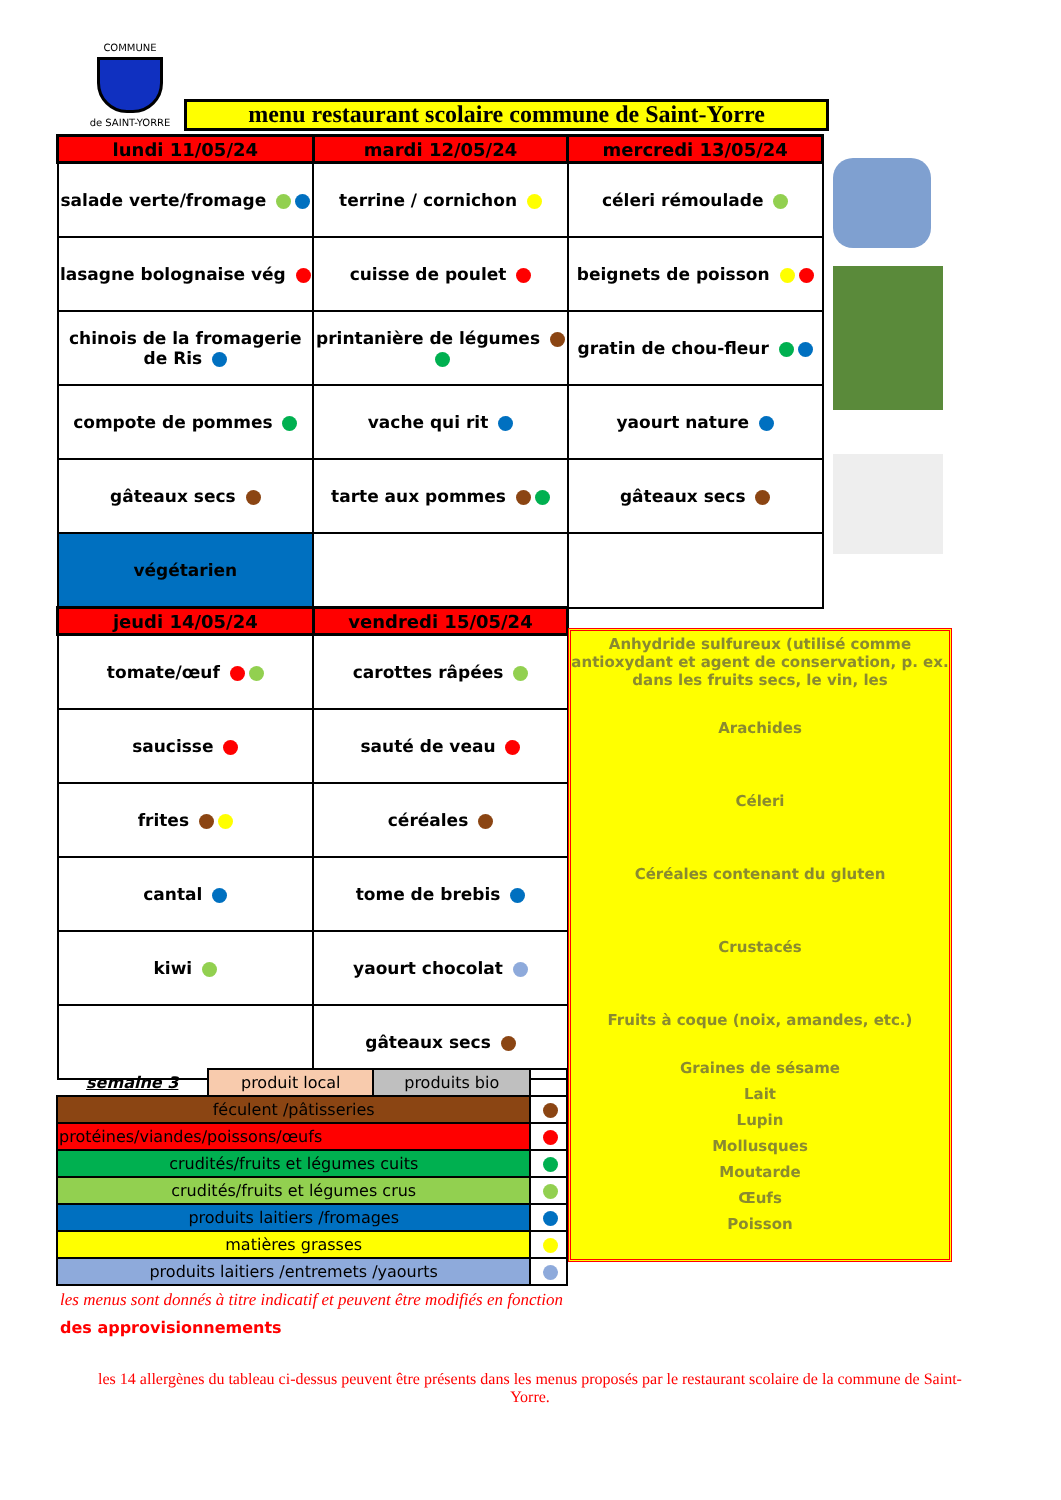COMMUNE
de SAINT-YORRE
menu restaurant scolaire commune de Saint-Yorre
| lundi 11/05/24 | mardi 12/05/24 | mercredi 13/05/24 |
| --- | --- | --- |
| salade verte/fromage | terrine / cornichon | céleri rémoulade |
| lasagne bolognaise vég | cuisse de poulet | beignets de poisson |
| chinois de la fromagerie de Ris | printanière de légumes | gratin de chou-fleur |
| compote de pommes | vache qui rit | yaourt nature |
| gâteaux secs | tarte aux pommes | gâteaux secs |
| végétarien | | |
| jeudi 14/05/24 | vendredi 15/05/24 | |
| tomate/œuf | carottes râpées | |
| saucisse | sauté de veau | |
| frites | céréales | |
| cantal | tome de brebis | |
| kiwi | yaourt chocolat | |
| | gâteaux secs | |
Anhydride sulfureux (utilisé comme antioxydant et agent de conservation, p. ex. dans les fruits secs, le vin, les
Arachides
Céleri
Céréales contenant du gluten
Crustacés
Fruits à coque (noix, amandes, etc.)
Graines de sésame
Lait
Lupin
Mollusques
Moutarde
Œufs
Poisson
| semaine 3 | produit local | produits bio | |
| féculent /pâtisseries | | | |
| protéines/viandes/poissons/œufs | | | |
| crudités/fruits et légumes cuits | | | |
| crudités/fruits et légumes crus | | | |
| produits laitiers /fromages | | | |
| matières grasses | | | |
| produits laitiers /entremets /yaourts | | | |
les menus sont donnés à titre indicatif et peuvent être modifiés en fonction
des approvisionnements
les 14 allergènes du tableau ci-dessus peuvent être présents dans les menus proposés par le restaurant scolaire de la commune de Saint-Yorre.